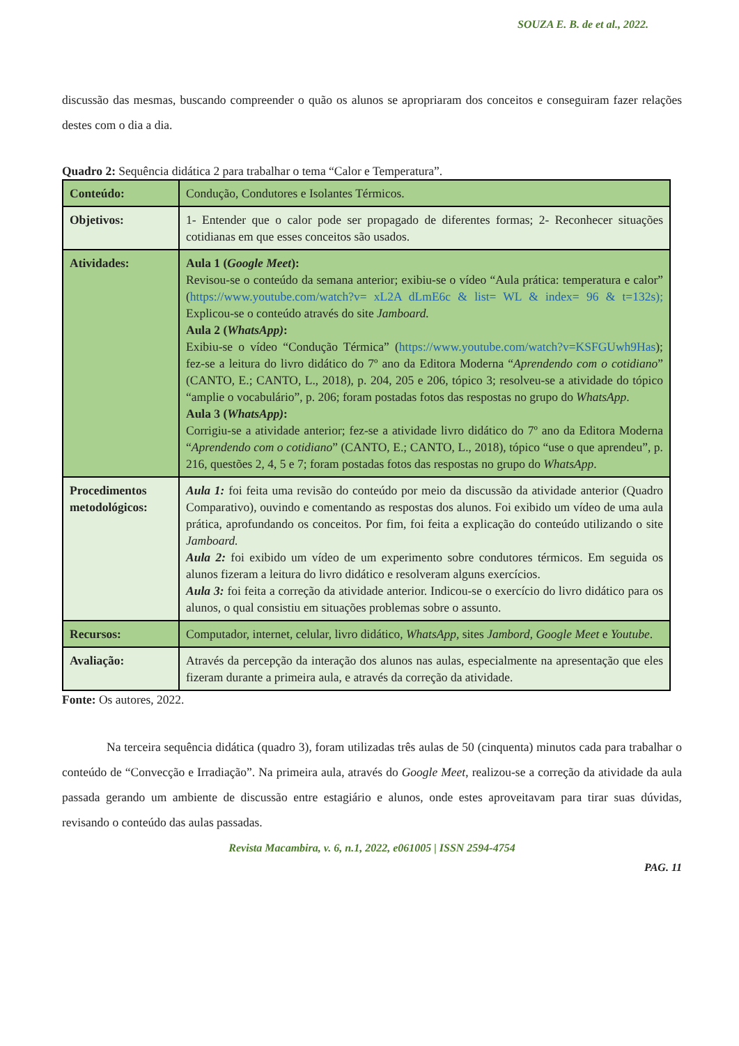SOUZA E. B. de et al., 2022.
discussão das mesmas, buscando compreender o quão os alunos se apropriaram dos conceitos e conseguiram fazer relações destes com o dia a dia.
Quadro 2: Sequência didática 2 para trabalhar o tema “Calor e Temperatura”.
| Conteúdo: | Condução, Condutores e Isolantes Térmicos. |
| Objetivos: | 1- Entender que o calor pode ser propagado de diferentes formas; 2- Reconhecer situações cotidianas em que esses conceitos são usados. |
| Atividades: | Aula 1 ( Google Meet ): Revisou-se o conteúdo da semana anterior; exibiu-se o vídeo “Aula prática: temperatura e calor” ( https://www.youtube.com/watch?v= xL2A dLmE6c & list= WL & index= 96 & t=132s); Explicou-se o conteúdo através do site Jamboard. Aula 2 ( WhatsApp) : Exibiu-se o vídeo “Condução Térmica” ( https://www.youtube.com/watch?v=KSFGUwh9Has ); fez-se a leitura do livro didático do 7º ano da Editora Moderna “ Aprendendo com o cotidiano ” (CANTO, E.; CANTO, L., 2018), p. 204, 205 e 206, tópico 3; resolveu-se a atividade do tópico “amplie o vocabulário”, p. 206; foram postadas fotos das respostas no grupo do WhatsApp . Aula 3 ( WhatsApp) : Corrigiu-se a atividade anterior; fez-se a atividade livro didático do 7º ano da Editora Moderna “ Aprendendo com o cotidiano ” (CANTO, E.; CANTO, L., 2018), tópico “use o que aprendeu”, p. 216, questões 2, 4, 5 e 7; foram postadas fotos das respostas no grupo do WhatsApp . |
| Procedimentos metodológicos: | Aula 1: foi feita uma revisão do conteúdo por meio da discussão da atividade anterior (Quadro Comparativo), ouvindo e comentando as respostas dos alunos. Foi exibido um vídeo de uma aula prática, aprofundando os conceitos. Por fim, foi feita a explicação do conteúdo utilizando o site Jamboard. Aula 2: foi exibido um vídeo de um experimento sobre condutores térmicos. Em seguida os alunos fizeram a leitura do livro didático e resolveram alguns exercícios. Aula 3: foi feita a correção da atividade anterior. Indicou-se o exercício do livro didático para os alunos, o qual consistiu em situações problemas sobre o assunto. |
| Recursos: | Computador, internet, celular, livro didático, WhatsApp, sites Jambord , Google Meet e Youtube . |
| Avaliação: | Através da percepção da interação dos alunos nas aulas, especialmente na apresentação que eles fizeram durante a primeira aula, e através da correção da atividade. |
Fonte: Os autores, 2022.
Na terceira sequência didática (quadro 3), foram utilizadas três aulas de 50 (cinquenta) minutos cada para trabalhar o conteúdo de “Convecção e Irradiação”. Na primeira aula, através do Google Meet, realizou-se a correção da atividade da aula passada gerando um ambiente de discussão entre estagiário e alunos, onde estes aproveitavam para tirar suas dúvidas, revisando o conteúdo das aulas passadas.
Revista Macambira, v. 6, n.1, 2022, e061005 | ISSN 2594-4754
PAG. 11